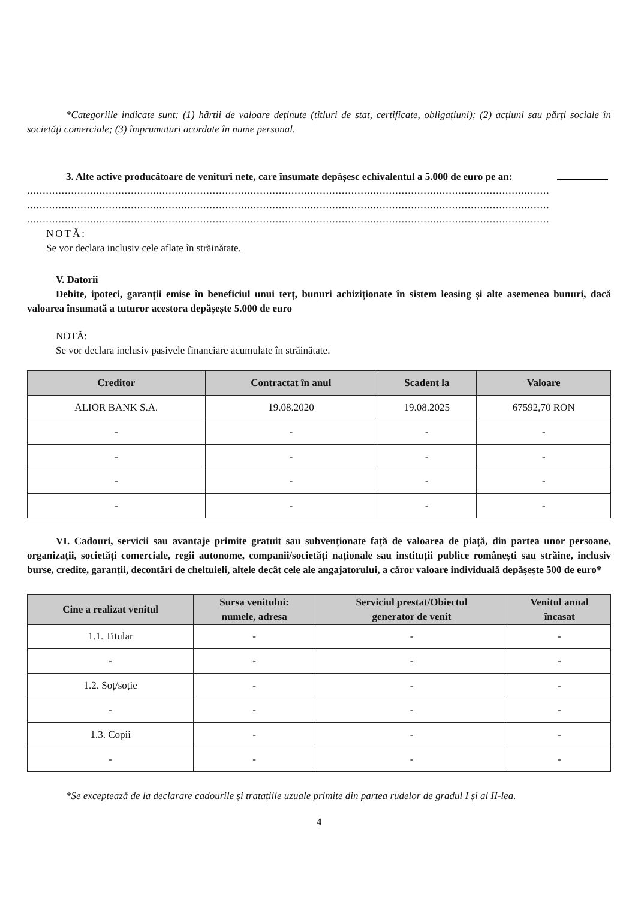*Categoriile indicate sunt: (1) hârtii de valoare deținute (titluri de stat, certificate, obligațiuni); (2) acțiuni sau părți sociale în societăți comerciale; (3) împrumuturi acordate în nume personal.
3. Alte active producătoare de venituri nete, care însumate depășesc echivalentul a 5.000 de euro pe an:
......................................................................................................................................................................
......................................................................................................................................................................
......................................................................................................................................................................
NOTĂ:
Se vor declara inclusiv cele aflate în străinătate.
V. Datorii
Debite, ipoteci, garanții emise în beneficiul unui terț, bunuri achiziționate în sistem leasing și alte asemenea bunuri, dacă valoarea însumată a tuturor acestora depășește 5.000 de euro
NOTĂ:
Se vor declara inclusiv pasivele financiare acumulate în străinătate.
| Creditor | Contractat în anul | Scadent la | Valoare |
| --- | --- | --- | --- |
| ALIOR BANK S.A. | 19.08.2020 | 19.08.2025 | 67592,70 RON |
| - | - | - | - |
| - | - | - | - |
| - | - | - | - |
| - | - | - | - |
VI. Cadouri, servicii sau avantaje primite gratuit sau subvenționate față de valoarea de piață, din partea unor persoane, organizații, societăți comerciale, regii autonome, companii/societăți naționale sau instituții publice românești sau străine, inclusiv burse, credite, garanții, decontări de cheltuieli, altele decât cele ale angajatorului, a căror valoare individuală depășește 500 de euro*
| Cine a realizat venitul | Sursa venitului: numele, adresa | Serviciul prestat/Obiectul generator de venit | Venitul anual încasat |
| --- | --- | --- | --- |
| 1.1. Titular | - | - | - |
| - | - | - | - |
| 1.2. Soț/soție | - | - | - |
| - | - | - | - |
| 1.3. Copii | - | - | - |
| - | - | - | - |
*Se exceptează de la declarare cadourile și tratațiile uzuale primite din partea rudelor de gradul I și al II-lea.
4